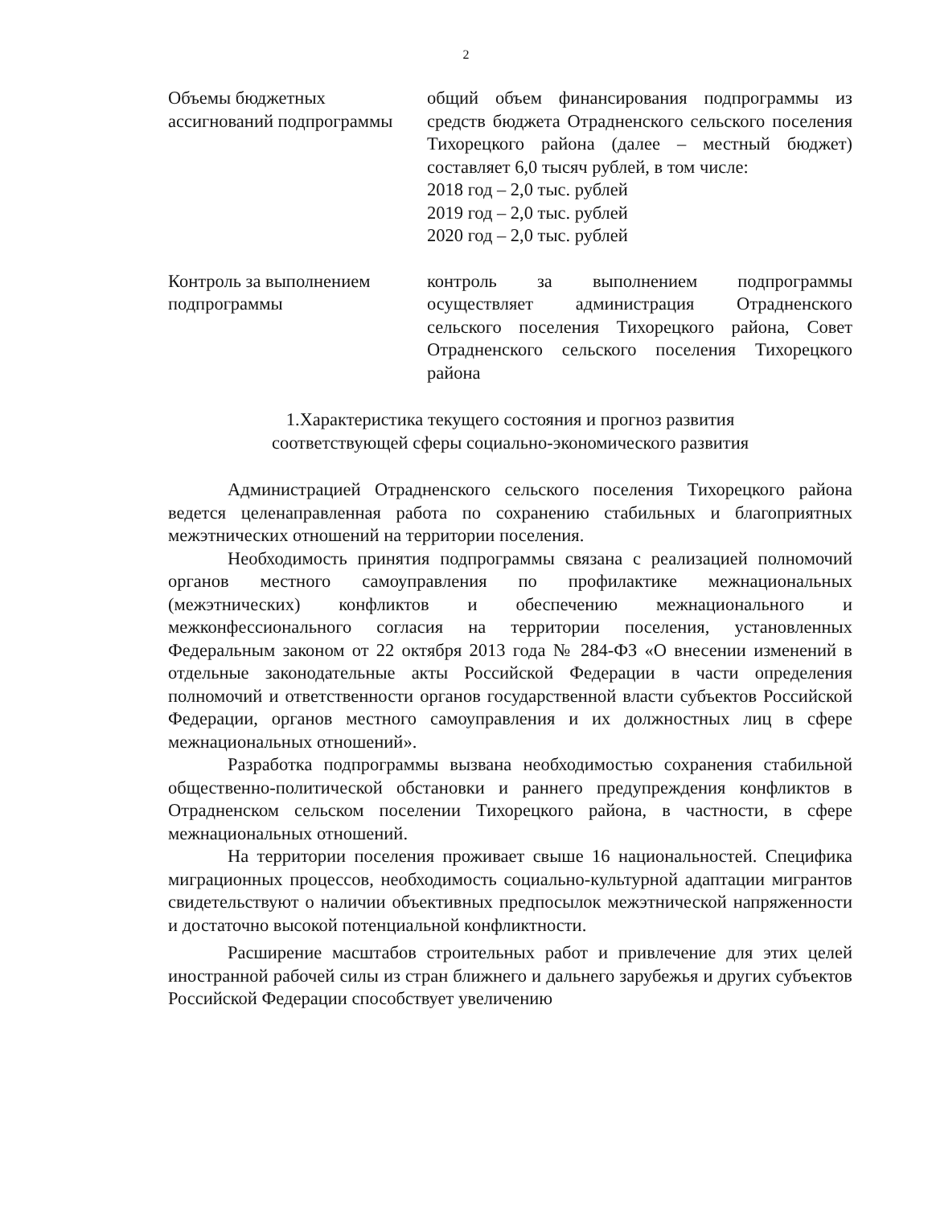2
| Объемы бюджетных ассигнований подпрограммы | общий объем финансирования подпрограммы из средств бюджета Отрадненского сельского поселения Тихорецкого района (далее – местный бюджет) составляет 6,0 тысяч рублей, в том числе: 2018 год – 2,0 тыс. рублей 2019 год – 2,0 тыс. рублей 2020 год – 2,0 тыс. рублей |
| Контроль за выполнением подпрограммы | контроль за выполнением подпрограммы осуществляет администрация Отрадненского сельского поселения Тихорецкого района, Совет Отрадненского сельского поселения Тихорецкого района |
1.Характеристика текущего состояния и прогноз развития
соответствующей сферы социально-экономического развития
Администрацией Отрадненского сельского поселения Тихорецкого района ведется целенаправленная работа по сохранению стабильных и благоприятных межэтнических отношений на территории поселения.
Необходимость принятия подпрограммы связана с реализацией полномочий органов местного самоуправления по профилактике межнациональных (межэтнических) конфликтов и обеспечению межнационального и межконфессионального согласия на территории поселения, установленных Федеральным законом от 22 октября 2013 года № 284-ФЗ «О внесении изменений в отдельные законодательные акты Российской Федерации в части определения полномочий и ответственности органов государственной власти субъектов Российской Федерации, органов местного самоуправления и их должностных лиц в сфере межнациональных отношений».
Разработка подпрограммы вызвана необходимостью сохранения стабильной общественно-политической обстановки и раннего предупреждения конфликтов в Отрадненском сельском поселении Тихорецкого района, в частности, в сфере межнациональных отношений.
На территории поселения проживает свыше 16 национальностей. Специфика миграционных процессов, необходимость социально-культурной адаптации мигрантов свидетельствуют о наличии объективных предпосылок межэтнической напряженности и достаточно высокой потенциальной конфликтности.
Расширение масштабов строительных работ и привлечение для этих целей иностранной рабочей силы из стран ближнего и дальнего зарубежья и других субъектов Российской Федерации способствует увеличению